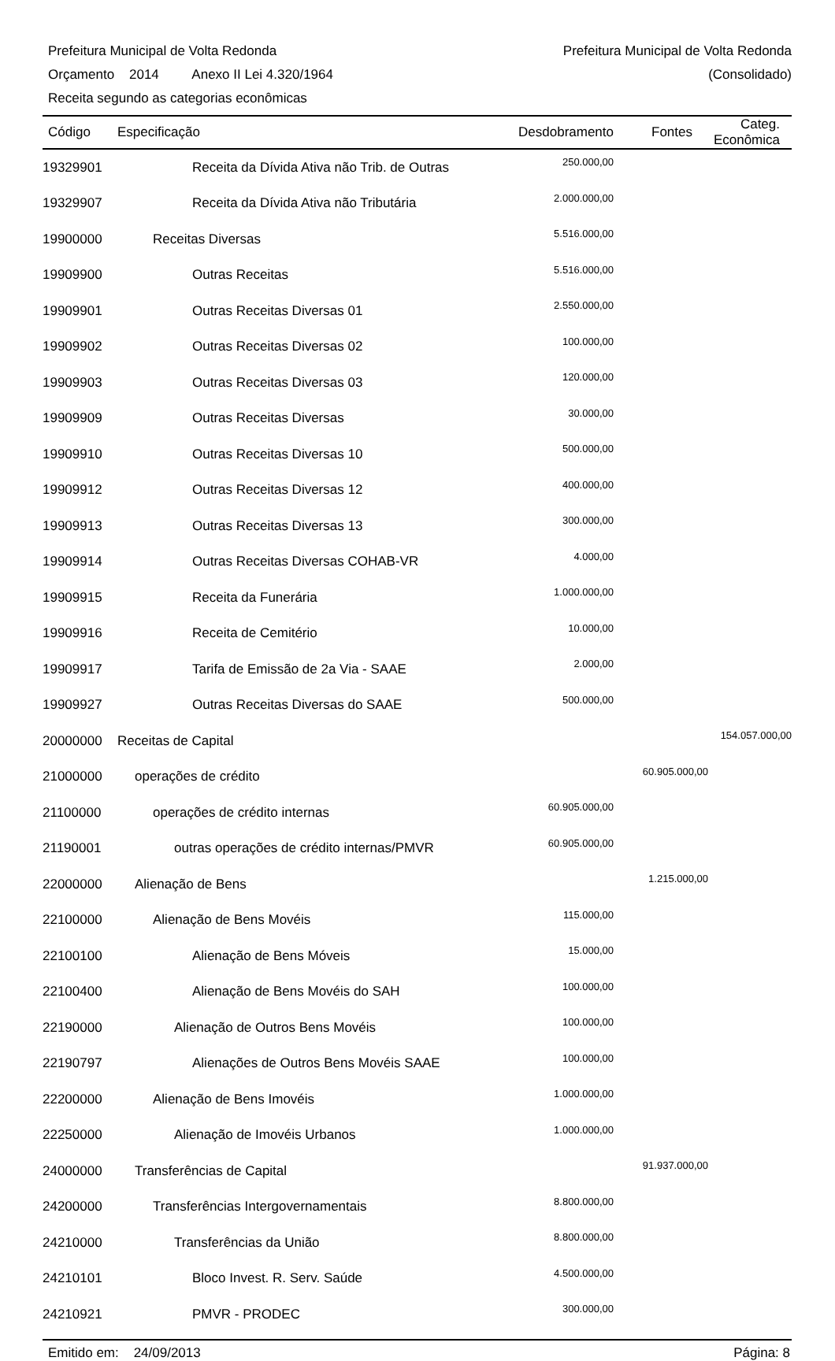Prefeitura Municipal de Volta Redonda Prefeitura Municipal de Volta Redonda
Orçamento 2014 Anexo II Lei 4.320/1964 (Consolidado)
Receita segundo as categorias econômicas
| Código | Especificação | Desdobramento | Fontes | Categ. Econômica |
| --- | --- | --- | --- | --- |
| 19329901 | Receita da Dívida Ativa não Trib. de Outras | 250.000,00 | | |
| 19329907 | Receita da Dívida Ativa não Tributária | 2.000.000,00 | | |
| 19900000 | Receitas Diversas | 5.516.000,00 | | |
| 19909900 | Outras Receitas | 5.516.000,00 | | |
| 19909901 | Outras Receitas Diversas 01 | 2.550.000,00 | | |
| 19909902 | Outras Receitas Diversas 02 | 100.000,00 | | |
| 19909903 | Outras Receitas Diversas 03 | 120.000,00 | | |
| 19909909 | Outras Receitas Diversas | 30.000,00 | | |
| 19909910 | Outras Receitas Diversas 10 | 500.000,00 | | |
| 19909912 | Outras Receitas Diversas 12 | 400.000,00 | | |
| 19909913 | Outras Receitas Diversas 13 | 300.000,00 | | |
| 19909914 | Outras Receitas Diversas COHAB-VR | 4.000,00 | | |
| 19909915 | Receita da Funerária | 1.000.000,00 | | |
| 19909916 | Receita de Cemitério | 10.000,00 | | |
| 19909917 | Tarifa de Emissão de 2a Via - SAAE | 2.000,00 | | |
| 19909927 | Outras Receitas Diversas do SAAE | 500.000,00 | | |
| 20000000 | Receitas de Capital | | | 154.057.000,00 |
| 21000000 | operações de crédito | | 60.905.000,00 | |
| 21100000 | operações de crédito internas | 60.905.000,00 | | |
| 21190001 | outras operações de crédito internas/PMVR | 60.905.000,00 | | |
| 22000000 | Alienação de Bens | | 1.215.000,00 | |
| 22100000 | Alienação de Bens Movéis | 115.000,00 | | |
| 22100100 | Alienação de Bens Móveis | 15.000,00 | | |
| 22100400 | Alienação de Bens Movéis do SAH | 100.000,00 | | |
| 22190000 | Alienação de Outros Bens Movéis | 100.000,00 | | |
| 22190797 | Alienações de Outros Bens Movéis SAAE | 100.000,00 | | |
| 22200000 | Alienação de Bens Imovéis | 1.000.000,00 | | |
| 22250000 | Alienação de Imovéis Urbanos | 1.000.000,00 | | |
| 24000000 | Transferências de Capital | | 91.937.000,00 | |
| 24200000 | Transferências Intergovernamentais | 8.800.000,00 | | |
| 24210000 | Transferências da União | 8.800.000,00 | | |
| 24210101 | Bloco Invest. R. Serv. Saúde | 4.500.000,00 | | |
| 24210921 | PMVR - PRODEC | 300.000,00 | | |
Emitido em: 24/09/2013 Página: 8